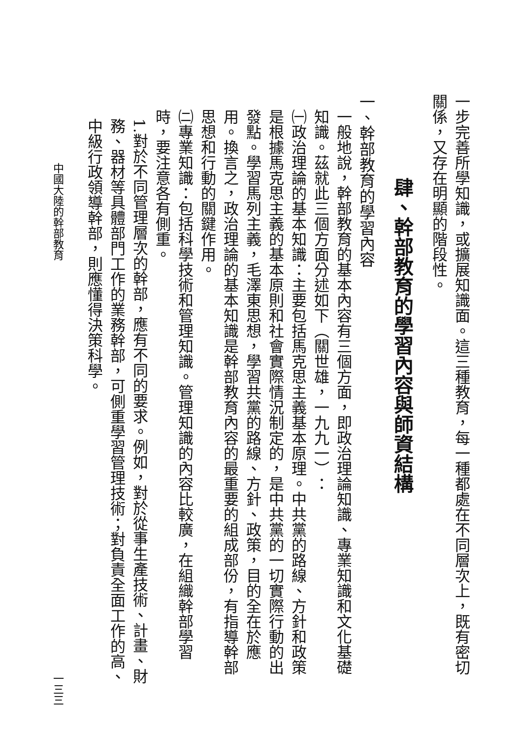一步完善所學知識，或擴展知識面。這三種教育，每一種都處在不同層次上，既有密切關係，又存在明顯的階段性。
肆、幹部教育的學習內容與師資結構
一、幹部教育的學習內容
一般地說，幹部教育的基本內容有三個方面，即政治理論知識、專業知識和文化基礎知識。茲就此三個方面分述如下（關世雄，一九九一）：
㈠政治理論的基本知識：主要包括馬克思主義基本原理。中共黨的路線、方針和政策是根據馬克思主義的基本原則和社會實際情況制定的，是中共黨的一切實際行動的出發點。學習馬列主義，毛澤東思想，學習共黨的路線、方針、政策，目的全在於應用。換言之，政治理論的基本知識是幹部教育內容的最重要的組成部份，有指導幹部思想和行動的關鍵作用。
㈡專業知識：包括科學技術和管理知識。管理知識的內容比較廣，在組織幹部學習時，要注意各有側重。
1.對於不同管理層次的幹部，應有不同的要求。例如，對於從事生產技術、計畫、財務、器材等具體部門工作的業務幹部，可側重學習管理技術；對負責全面工作的高、中級行政領導幹部，則應懂得決策科學。
中國大陸的幹部教育 一三三